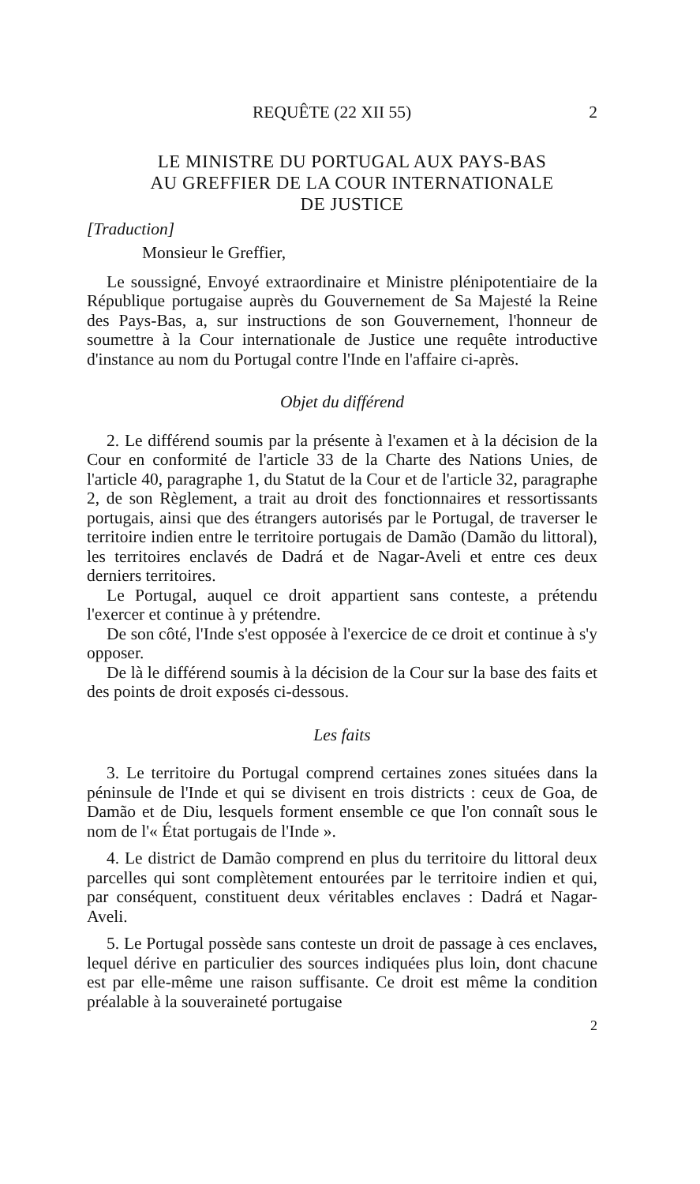REQUÊTE (22 XII 55) 2
LE MINISTRE DU PORTUGAL AUX PAYS-BAS
AU GREFFIER DE LA COUR INTERNATIONALE
DE JUSTICE
[Traduction]
Monsieur le Greffier,
Le soussigné, Envoyé extraordinaire et Ministre plénipotentiaire de la République portugaise auprès du Gouvernement de Sa Majesté la Reine des Pays-Bas, a, sur instructions de son Gouvernement, l'honneur de soumettre à la Cour internationale de Justice une requête introductive d'instance au nom du Portugal contre l'Inde en l'affaire ci-après.
Objet du différend
2. Le différend soumis par la présente à l'examen et à la décision de la Cour en conformité de l'article 33 de la Charte des Nations Unies, de l'article 40, paragraphe 1, du Statut de la Cour et de l'article 32, paragraphe 2, de son Règlement, a trait au droit des fonctionnaires et ressortissants portugais, ainsi que des étrangers autorisés par le Portugal, de traverser le territoire indien entre le territoire portugais de Damão (Damão du littoral), les territoires enclavés de Dadrá et de Nagar-Aveli et entre ces deux derniers territoires.
Le Portugal, auquel ce droit appartient sans conteste, a prétendu l'exercer et continue à y prétendre.
De son côté, l'Inde s'est opposée à l'exercice de ce droit et continue à s'y opposer.
De là le différend soumis à la décision de la Cour sur la base des faits et des points de droit exposés ci-dessous.
Les faits
3. Le territoire du Portugal comprend certaines zones situées dans la péninsule de l'Inde et qui se divisent en trois districts : ceux de Goa, de Damão et de Diu, lesquels forment ensemble ce que l'on connaît sous le nom de l'« État portugais de l'Inde ».
4. Le district de Damão comprend en plus du territoire du littoral deux parcelles qui sont complètement entourées par le territoire indien et qui, par conséquent, constituent deux véritables enclaves : Dadrá et Nagar-Aveli.
5. Le Portugal possède sans conteste un droit de passage à ces enclaves, lequel dérive en particulier des sources indiquées plus loin, dont chacune est par elle-même une raison suffisante. Ce droit est même la condition préalable à la souveraineté portugaise
2